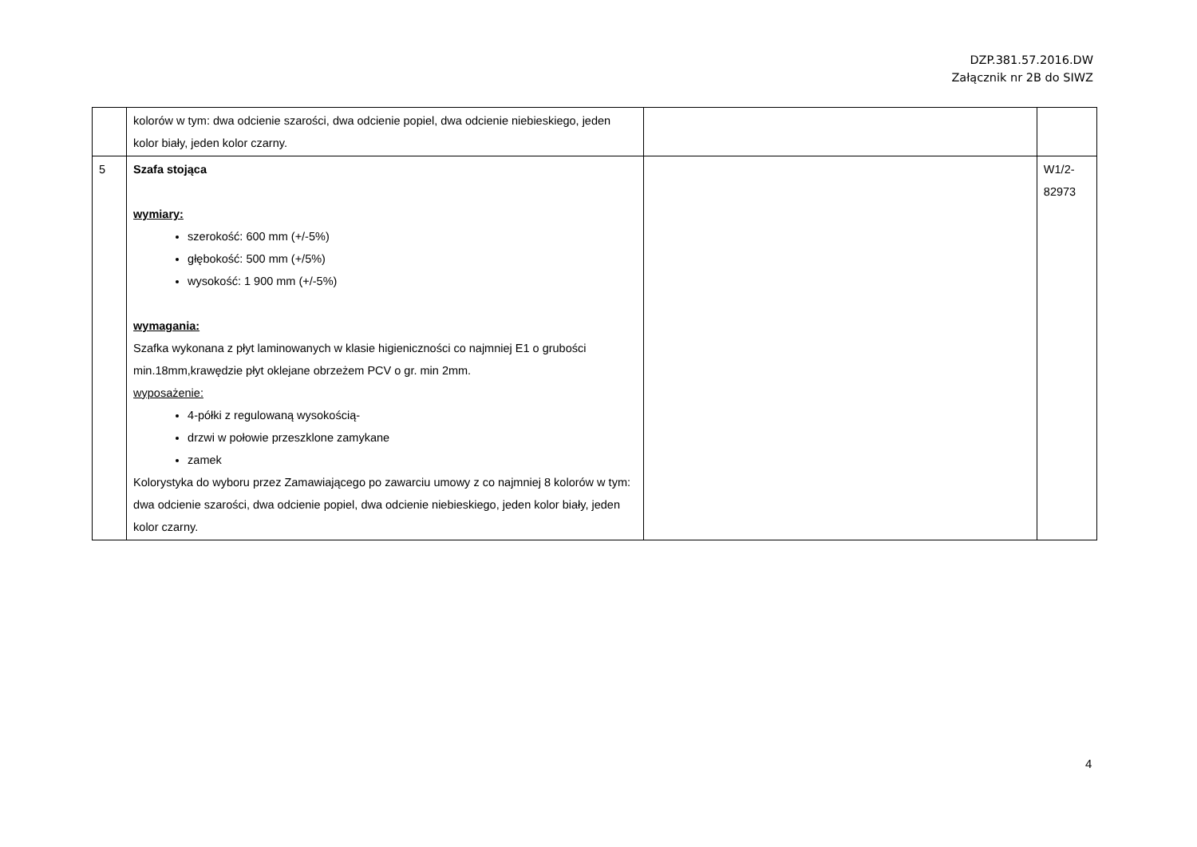DZP.381.57.2016.DW
Załącznik nr 2B do SIWZ
| | kolorów w tym: dwa odcienie szarości, dwa odcienie popiel, dwa odcienie niebieskiego, jeden kolor biały, jeden kolor czarny. | | |
| 5 | Szafa stojąca wymiary: szerokość: 600 mm (+/-5%) głębokość: 500 mm (+/5%) wysokość: 1 900 mm (+/-5%) wymagania: Szafka wykonana z płyt laminowanych w klasie higieniczności co najmniej E1 o grubości min.18mm,krawędzie płyt oklejane obrzeżem PCV o gr. min 2mm. wyposażenie: 4-półki z regulowaną wysokością- drzwi w połowie przeszklone zamykane zamek Kolorystyka do wyboru przez Zamawiającego po zawarciu umowy z co najmniej 8 kolorów w tym: dwa odcienie szarości, dwa odcienie popiel, dwa odcienie niebieskiego, jeden kolor biały, jeden kolor czarny. | | W1/2-82973 |
4